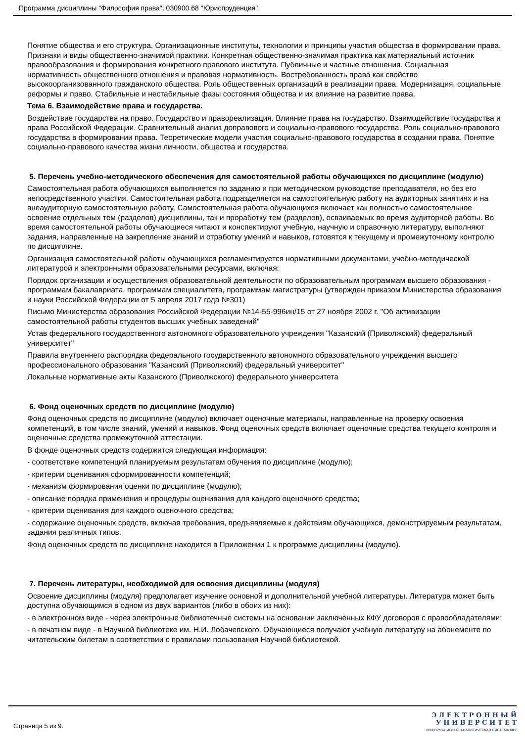Программа дисциплины "Философия права"; 030900.68 "Юриспруденция".
Понятие общества и его структура. Организационные институты, технологии и принципы участия общества в формировании права. Признаки и виды общественно-значимой практики. Конкретная общественно-значимая практика как материальный источник правообразования и формирования конкретного правового института. Публичные и частные отношения. Социальная нормативность общественного отношения и правовая нормативность. Востребованность права как свойство высокоорганизованного гражданского общества. Роль общественных организаций в реализации права. Модернизация, социальные реформы и право. Стабильные и нестабильные фазы состояния общества и их влияние на развитие права.
Тема 6. Взаимодействие права и государства.
Воздействие государства на право. Государство и правореализация. Влияние права на государство. Взаимодействие государства и права Российской Федерации. Сравнительный анализ доправового и социально-правового государства. Роль социально-правового государства в формировании права. Теоретические модели участия социально-правового государства в создании права. Понятие социально-правового качества жизни личности, общества и государства.
5. Перечень учебно-методического обеспечения для самостоятельной работы обучающихся по дисциплине (модулю)
Самостоятельная работа обучающихся выполняется по заданию и при методическом руководстве преподавателя, но без его непосредственного участия. Самостоятельная работа подразделяется на самостоятельную работу на аудиторных занятиях и на внеаудиторную самостоятельную работу. Самостоятельная работа обучающихся включает как полностью самостоятельное освоение отдельных тем (разделов) дисциплины, так и проработку тем (разделов), осваиваемых во время аудиторной работы. Во время самостоятельной работы обучающиеся читают и конспектируют учебную, научную и справочную литературу, выполняют задания, направленные на закрепление знаний и отработку умений и навыков, готовятся к текущему и промежуточному контролю по дисциплине.
Организация самостоятельной работы обучающихся регламентируется нормативными документами, учебно-методической литературой и электронными образовательными ресурсами, включая:
Порядок организации и осуществления образовательной деятельности по образовательным программам высшего образования - программам бакалавриата, программам специалитета, программам магистратуры (утвержден приказом Министерства образования и науки Российской Федерации от 5 апреля 2017 года №301)
Письмо Министерства образования Российской Федерации №14-55-996ин/15 от 27 ноября 2002 г. "Об активизации самостоятельной работы студентов высших учебных заведений"
Устав федерального государственного автономного образовательного учреждения "Казанский (Приволжский) федеральный университет"
Правила внутреннего распорядка федерального государственного автономного образовательного учреждения высшего профессионального образования "Казанский (Приволжский) федеральный университет"
Локальные нормативные акты Казанского (Приволжского) федерального университета
6. Фонд оценочных средств по дисциплине (модулю)
Фонд оценочных средств по дисциплине (модулю) включает оценочные материалы, направленные на проверку освоения компетенций, в том числе знаний, умений и навыков. Фонд оценочных средств включает оценочные средства текущего контроля и оценочные средства промежуточной аттестации.
В фонде оценочных средств содержится следующая информация:
- соответствие компетенций планируемым результатам обучения по дисциплине (модулю);
- критерии оценивания сформированности компетенций;
- механизм формирования оценки по дисциплине (модулю);
- описание порядка применения и процедуры оценивания для каждого оценочного средства;
- критерии оценивания для каждого оценочного средства;
- содержание оценочных средств, включая требования, предъявляемые к действиям обучающихся, демонстрируемым результатам, задания различных типов.
Фонд оценочных средств по дисциплине находится в Приложении 1 к программе дисциплины (модулю).
7. Перечень литературы, необходимой для освоения дисциплины (модуля)
Освоение дисциплины (модуля) предполагает изучение основной и дополнительной учебной литературы. Литература может быть доступна обучающимся в одном из двух вариантов (либо в обоих из них):
- в электронном виде - через электронные библиотечные системы на основании заключенных КФУ договоров с правообладателями;
- в печатном виде - в Научной библиотеке им. Н.И. Лобачевского. Обучающиеся получают учебную литературу на абонементе по читательским билетам в соответствии с правилами пользования Научной библиотекой.
Страница 5 из 9.
Э Л Е К Т Р О Н Н Ы Й
У Н И В Е Р С И Т Е Т
ИНФОРМАЦИОННО-АНАЛИТИЧЕСКАЯ СИСТЕМА КФУ